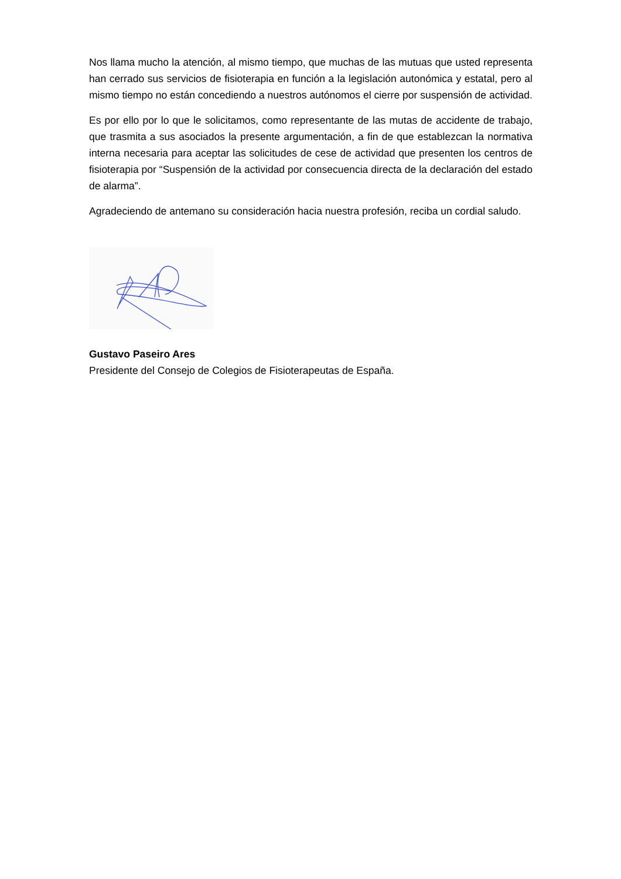Nos llama mucho la atención, al mismo tiempo, que muchas de las mutuas que usted representa han cerrado sus servicios de fisioterapia en función a la legislación autonómica y estatal, pero al mismo tiempo no están concediendo a nuestros autónomos el cierre por suspensión de actividad.
Es por ello por lo que le solicitamos, como representante de las mutas de accidente de trabajo, que trasmita a sus asociados la presente argumentación, a fin de que establezcan la normativa interna necesaria para aceptar las solicitudes de cese de actividad que presenten los centros de fisioterapia por “Suspensión de la actividad por consecuencia directa de la declaración del estado de alarma”.
Agradeciendo de antemano su consideración hacia nuestra profesión, reciba un cordial saludo.
Gustavo Paseiro Ares
Presidente del Consejo de Colegios de Fisioterapeutas de España.